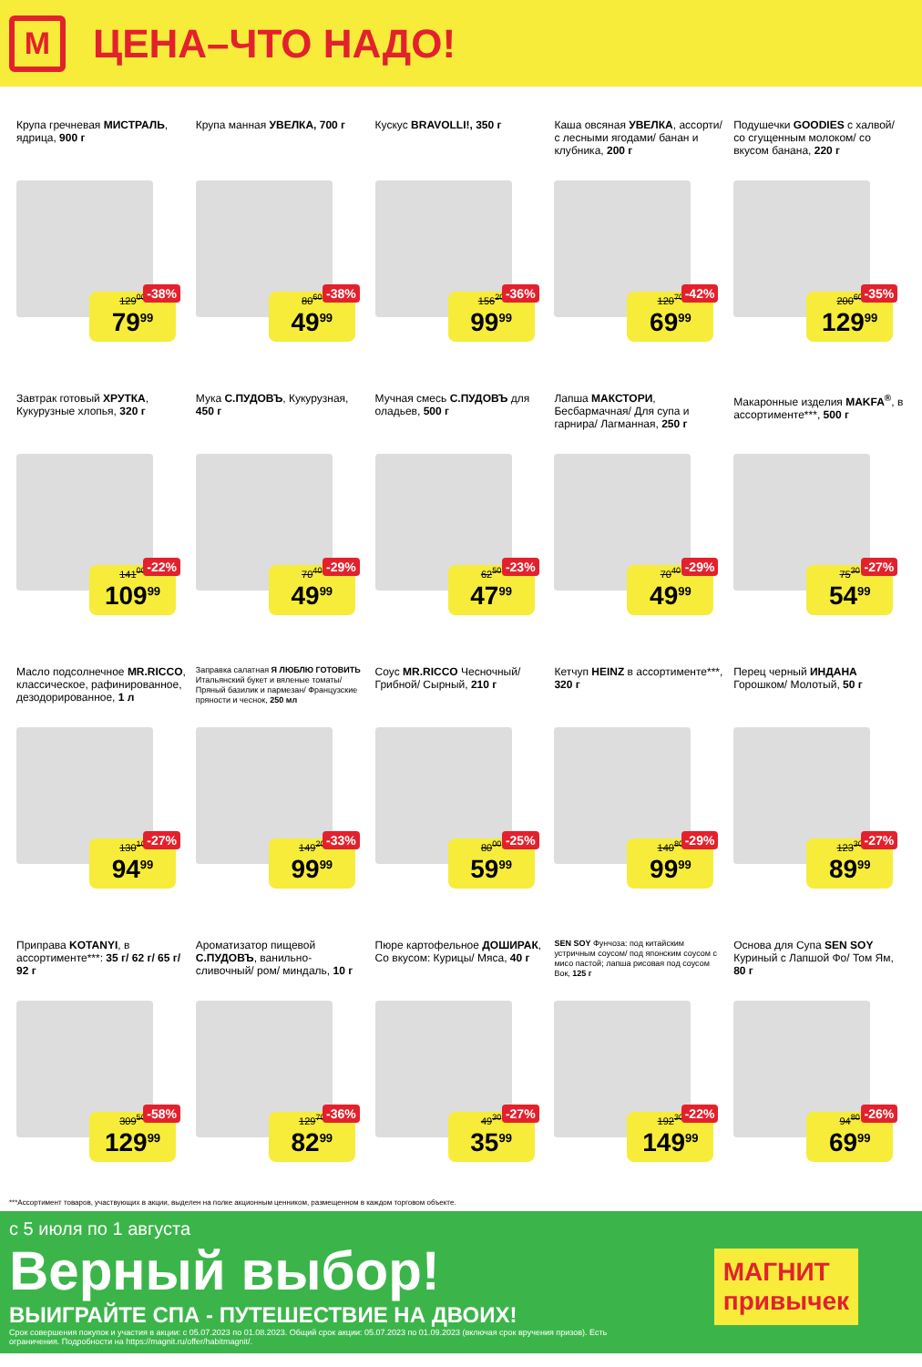М
ЦЕНА–ЧТО НАДО!
Крупа гречневая МИСТРАЛЬ, ядрица, 900 г
129<sup>00</sup> -38%
79<sup>99</sup>
Крупа манная УВЕЛКА, 700 г
80<sup>60</sup> -38%
49<sup>99</sup>
Кускус BRAVOLLI!, 350 г
156<sup>20</sup> -36%
99<sup>99</sup>
Каша овсяная УВЕЛКА, ассорти/ с лесными ягодами/ банан и клубника, 200 г
120<sup>70</sup> -42%
69<sup>99</sup>
Подушечки GOODIES с халвой/ со сгущенным молоком/ со вкусом банана, 220 г
200<sup>60</sup> -35%
129<sup>99</sup>
Завтрак готовый ХРУТКА, Кукурузные хлопья, 320 г
141<sup>00</sup> -22%
109<sup>99</sup>
Мука С.ПУДОВЪ, Кукурузная, 450 г
70<sup>40</sup> -29%
49<sup>99</sup>
Мучная смесь С.ПУДОВЪ для оладьев, 500 г
62<sup>50</sup> -23%
47<sup>99</sup>
Лапша МАКСТОРИ, Бесбармачная/ Для супа и гарнира/ Лагманная, 250 г
70<sup>40</sup> -29%
49<sup>99</sup>
Макаронные изделия MAKFA<sup>®</sup>, в ассортименте***, 500 г
75<sup>30</sup> -27%
54<sup>99</sup>
Масло подсолнечное MR.RICCO, классическое, рафинированное, дезодорированное, 1 л
130<sup>10</sup> -27%
94<sup>99</sup>
Заправка салатная Я ЛЮБЛЮ ГОТОВИТЬ Итальянский букет и вяленые томаты/ Пряный базилик и пармезан/ Французские пряности и чеснок, 250 мл
149<sup>20</sup> -33%
99<sup>99</sup>
Соус MR.RICCO Чесночный/ Грибной/ Сырный, 210 г
80<sup>00</sup> -25%
59<sup>99</sup>
Кетчуп HEINZ в ассортименте***, 320 г
140<sup>80</sup> -29%
99<sup>99</sup>
Перец черный ИНДАНА Горошком/ Молотый, 50 г
123<sup>30</sup> -27%
89<sup>99</sup>
Приправа KOTANYI, в ассортименте***: 35 г/ 62 г/ 65 г/ 92 г
309<sup>50</sup> -58%
129<sup>99</sup>
Ароматизатор пищевой С.ПУДОВЪ, ванильно-сливочный/ ром/ миндаль, 10 г
129<sup>70</sup> -36%
82<sup>99</sup>
Пюре картофельное ДОШИРАК, Со вкусом: Курицы/ Мяса, 40 г
49<sup>30</sup> -27%
35<sup>99</sup>
SEN SOY Фунчоза: под китайским устричным соусом/ под японским соусом с мисо пастой; лапша рисовая под соусом Вок, 125 г
192<sup>30</sup> -22%
149<sup>99</sup>
Основа для Супа SEN SOY Куриный с Лапшой Фо/ Том Ям, 80 г
94<sup>80</sup> -26%
69<sup>99</sup>
***Ассортимент товаров, участвующих в акции, выделен на полке акционным ценником, размещенном в каждом торговом объекте.
с 5 июля по 1 августа
МАГНИТ
привычек
Верный выбор!
ВЫИГРАЙТЕ СПА - ПУТЕШЕСТВИЕ НА ДВОИХ!
Срок совершения покупок и участия в акции: с 05.07.2023 по 01.08.2023. Общий срок акции: 05.07.2023 по 01.09.2023 (включая срок вручения призов). Есть ограничения. Подробности на https://magnit.ru/offer/habitmagnit/.